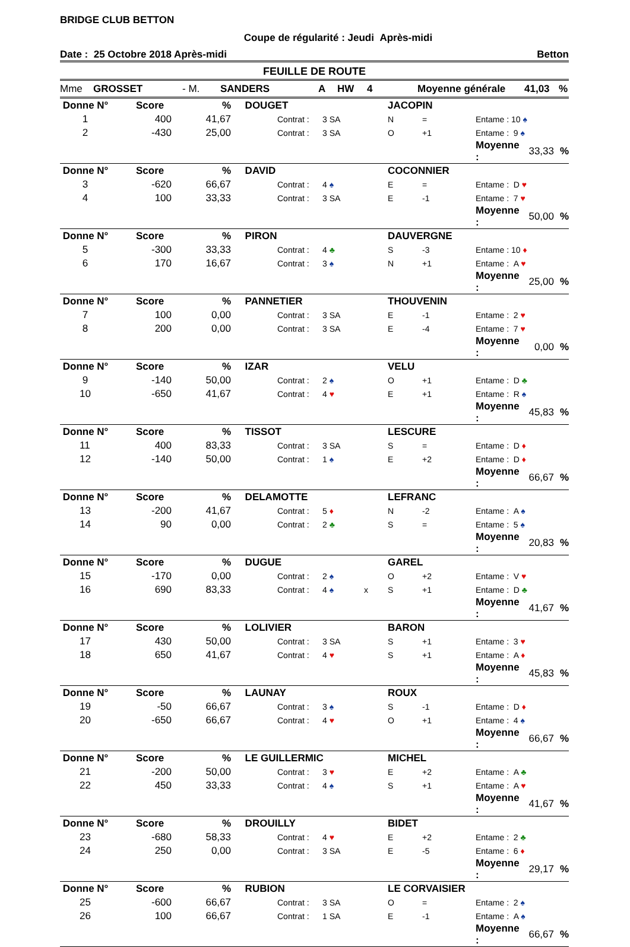BRIDGE CLUB BETTON
Coupe de régularité : Jeudi Après-midi
Date : 25 Octobre 2018 Après-midi Betton
FEUILLE DE ROUTE
Mme GROSSET - M. SANDERS A HW 4 Moyenne générale 41,03%
| Donne N° | Score | % | DOUGET | | | | JACOPIN | | | | |
| --- | --- | --- | --- | --- | --- | --- | --- | --- | --- | --- | --- |
| 1 | 400 | 41,67 | | Contrat : | 3 SA | | N | = | Entame : 10 ♠ | | |
| 2 | -430 | 25,00 | | Contrat : | 3 SA | | O | +1 | Entame : 9 ♠ | | |
| | | | | | | | | | Moyenne : | 33,33 | % |
| Donne N° | Score | % | DAVID | | | | COCONNIER | | | | |
| 3 | -620 | 66,67 | | Contrat : | 4 ♠ | | E | = | Entame : D ♥ | | |
| 4 | 100 | 33,33 | | Contrat : | 3 SA | | E | -1 | Entame : 7 ♥ | | |
| | | | | | | | | | Moyenne : | 50,00 | % |
| Donne N° | Score | % | PIRON | | | | DAUVERGNE | | | | |
| 5 | -300 | 33,33 | | Contrat : | 4 ♣ | | S | -3 | Entame : 10 ♦ | | |
| 6 | 170 | 16,67 | | Contrat : | 3 ♠ | | N | +1 | Entame : A ♥ | | |
| | | | | | | | | | Moyenne : | 25,00 | % |
| Donne N° | Score | % | PANNETIER | | | | THOUVENIN | | | | |
| 7 | 100 | 0,00 | | Contrat : | 3 SA | | E | -1 | Entame : 2 ♥ | | |
| 8 | 200 | 0,00 | | Contrat : | 3 SA | | E | -4 | Entame : 7 ♥ | | |
| | | | | | | | | | Moyenne : | 0,00 | % |
| Donne N° | Score | % | IZAR | | | | VELU | | | | |
| 9 | -140 | 50,00 | | Contrat : | 2 ♠ | | O | +1 | Entame : D ♣ | | |
| 10 | -650 | 41,67 | | Contrat : | 4 ♥ | | E | +1 | Entame : R ♠ | | |
| | | | | | | | | | Moyenne : | 45,83 | % |
| Donne N° | Score | % | TISSOT | | | | LESCURE | | | | |
| 11 | 400 | 83,33 | | Contrat : | 3 SA | | S | = | Entame : D ♦ | | |
| 12 | -140 | 50,00 | | Contrat : | 1 ♠ | | E | +2 | Entame : D ♦ | | |
| | | | | | | | | | Moyenne : | 66,67 | % |
| Donne N° | Score | % | DELAMOTTE | | | | LEFRANC | | | | |
| 13 | -200 | 41,67 | | Contrat : | 5 ♦ | | N | -2 | Entame : A ♠ | | |
| 14 | 90 | 0,00 | | Contrat : | 2 ♣ | | S | = | Entame : 5 ♠ | | |
| | | | | | | | | | Moyenne : | 20,83 | % |
| Donne N° | Score | % | DUGUE | | | | GAREL | | | | |
| 15 | -170 | 0,00 | | Contrat : | 2 ♠ | | O | +2 | Entame : V ♥ | | |
| 16 | 690 | 83,33 | | Contrat : | 4 ♠ | x | S | +1 | Entame : D ♣ | | |
| | | | | | | | | | Moyenne : | 41,67 | % |
| Donne N° | Score | % | LOLIVIER | | | | BARON | | | | |
| 17 | 430 | 50,00 | | Contrat : | 3 SA | | S | +1 | Entame : 3 ♥ | | |
| 18 | 650 | 41,67 | | Contrat : | 4 ♥ | | S | +1 | Entame : A ♦ | | |
| | | | | | | | | | Moyenne : | 45,83 | % |
| Donne N° | Score | % | LAUNAY | | | | ROUX | | | | |
| 19 | -50 | 66,67 | | Contrat : | 3 ♠ | | S | -1 | Entame : D ♦ | | |
| 20 | -650 | 66,67 | | Contrat : | 4 ♥ | | O | +1 | Entame : 4 ♠ | | |
| | | | | | | | | | Moyenne : | 66,67 | % |
| Donne N° | Score | % | LE GUILLERMIC | | | | MICHEL | | | | |
| 21 | -200 | 50,00 | | Contrat : | 3 ♥ | | E | +2 | Entame : A ♣ | | |
| 22 | 450 | 33,33 | | Contrat : | 4 ♠ | | S | +1 | Entame : A ♥ | | |
| | | | | | | | | | Moyenne : | 41,67 | % |
| Donne N° | Score | % | DROUILLY | | | | BIDET | | | | |
| 23 | -680 | 58,33 | | Contrat : | 4 ♥ | | E | +2 | Entame : 2 ♣ | | |
| 24 | 250 | 0,00 | | Contrat : | 3 SA | | E | -5 | Entame : 6 ♦ | | |
| | | | | | | | | | Moyenne : | 29,17 | % |
| Donne N° | Score | % | RUBION | | | | LE CORVAISIER | | | | |
| 25 | -600 | 66,67 | | Contrat : | 3 SA | | O | = | Entame : 2 ♠ | | |
| 26 | 100 | 66,67 | | Contrat : | 1 SA | | E | -1 | Entame : A ♠ | | |
| | | | | | | | | | Moyenne : | 66,67 | % |